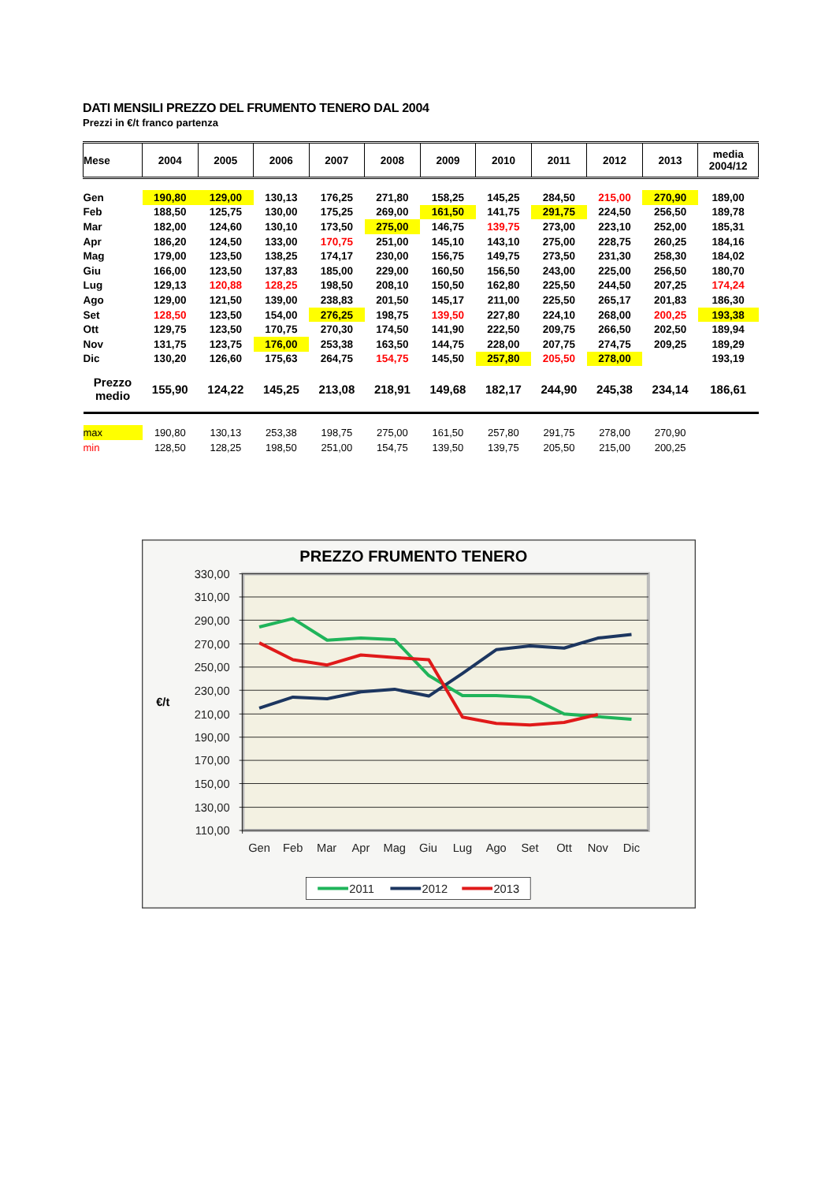DATI MENSILI PREZZO DEL FRUMENTO TENERO DAL 2004
Prezzi in €/t franco partenza
| Mese | 2004 | 2005 | 2006 | 2007 | 2008 | 2009 | 2010 | 2011 | 2012 | 2013 | media 2004/12 |
| --- | --- | --- | --- | --- | --- | --- | --- | --- | --- | --- | --- |
| Gen | 190,80 | 129,00 | 130,13 | 176,25 | 271,80 | 158,25 | 145,25 | 284,50 | 215,00 | 270,90 | 189,00 |
| Feb | 188,50 | 125,75 | 130,00 | 175,25 | 269,00 | 161,50 | 141,75 | 291,75 | 224,50 | 256,50 | 189,78 |
| Mar | 182,00 | 124,60 | 130,10 | 173,50 | 275,00 | 146,75 | 139,75 | 273,00 | 223,10 | 252,00 | 185,31 |
| Apr | 186,20 | 124,50 | 133,00 | 170,75 | 251,00 | 145,10 | 143,10 | 275,00 | 228,75 | 260,25 | 184,16 |
| Mag | 179,00 | 123,50 | 138,25 | 174,17 | 230,00 | 156,75 | 149,75 | 273,50 | 231,30 | 258,30 | 184,02 |
| Giu | 166,00 | 123,50 | 137,83 | 185,00 | 229,00 | 160,50 | 156,50 | 243,00 | 225,00 | 256,50 | 180,70 |
| Lug | 129,13 | 120,88 | 128,25 | 198,50 | 208,10 | 150,50 | 162,80 | 225,50 | 244,50 | 207,25 | 174,24 |
| Ago | 129,00 | 121,50 | 139,00 | 238,83 | 201,50 | 145,17 | 211,00 | 225,50 | 265,17 | 201,83 | 186,30 |
| Set | 128,50 | 123,50 | 154,00 | 276,25 | 198,75 | 139,50 | 227,80 | 224,10 | 268,00 | 200,25 | 193,38 |
| Ott | 129,75 | 123,50 | 170,75 | 270,30 | 174,50 | 141,90 | 222,50 | 209,75 | 266,50 | 202,50 | 189,94 |
| Nov | 131,75 | 123,75 | 176,00 | 253,38 | 163,50 | 144,75 | 228,00 | 207,75 | 274,75 | 209,25 | 189,29 |
| Dic | 130,20 | 126,60 | 175,63 | 264,75 | 154,75 | 145,50 | 257,80 | 205,50 | 278,00 | | 193,19 |
| Prezzo medio | 155,90 | 124,22 | 145,25 | 213,08 | 218,91 | 149,68 | 182,17 | 244,90 | 245,38 | 234,14 | 186,61 |
| max | 190,80 | 130,13 | 253,38 | 198,75 | 275,00 | 161,50 | 257,80 | 291,75 | 278,00 | 270,90 | |
| min | 128,50 | 128,25 | 198,50 | 251,00 | 154,75 | 139,50 | 139,75 | 205,50 | 215,00 | 200,25 | |
PREZZO FRUMENTO TENERO
330,00
310,00
290,00
270,00
250,00
230,00
210,00
190,00
170,00
150,00
130,00
110,00
€/t
Gen
Feb
Mar
Apr
Mag
Giu
Lug
Ago
Set
Ott
Nov
Dic
2011
2012
2013